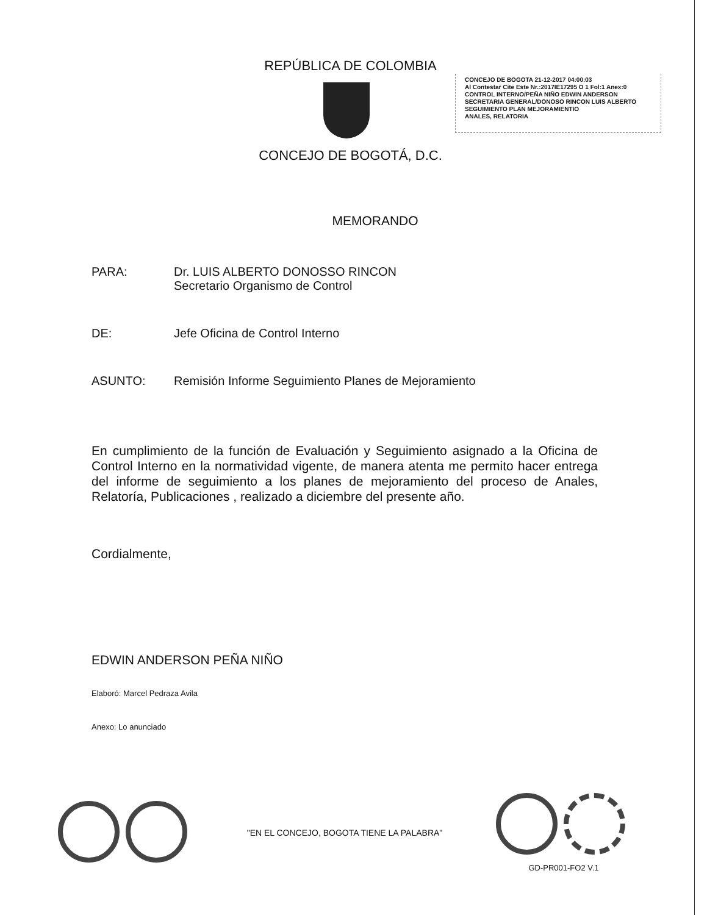REPÚBLICA DE COLOMBIA
CONCEJO DE BOGOTA 21-12-2017 04:00:03
Al Contestar Cite Este Nr.:2017IE17295 O 1 Fol:1 Anex:0
CONTROL INTERNO/PEÑA NIÑO EDWIN ANDERSON
SECRETARIA GENERAL/DONOSO RINCON LUIS ALBERTO
SEGUIMIENTO PLAN MEJORAMIENTIO
ANALES, RELATORIA
CONCEJO DE BOGOTÁ, D.C.
MEMORANDO
PARA: Dr. LUIS ALBERTO DONOSSO RINCON
Secretario Organismo de Control
DE: Jefe Oficina de Control Interno
ASUNTO: Remisión Informe Seguimiento Planes de Mejoramiento
En cumplimiento de la función de Evaluación y Seguimiento asignado a la Oficina de Control Interno en la normatividad vigente, de manera atenta me permito hacer entrega del informe de seguimiento a los planes de mejoramiento del proceso de Anales, Relatoría, Publicaciones , realizado a diciembre del presente año.
Cordialmente,
EDWIN ANDERSON PEÑA NIÑO
Elaboró: Marcel Pedraza Avila
Anexo: Lo anunciado
"EN EL CONCEJO, BOGOTA TIENE LA PALABRA"
GD-PR001-FO2 V.1